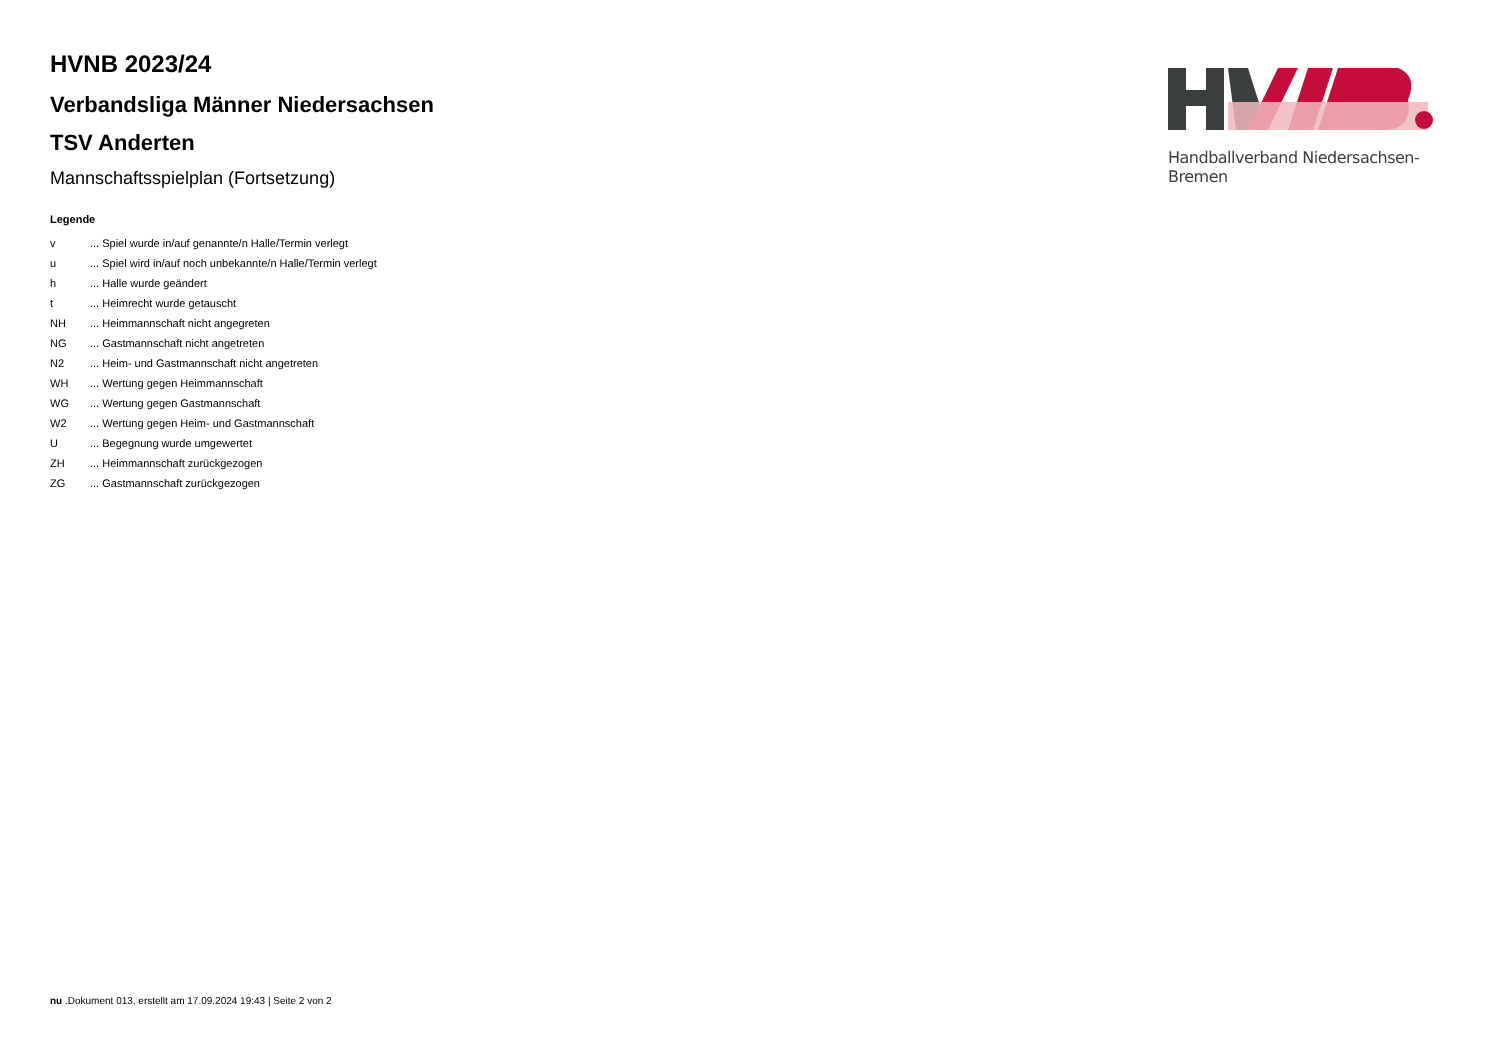HVNB 2023/24
Verbandsliga Männer Niedersachsen
TSV Anderten
Mannschaftsspielplan (Fortsetzung)
Legende
| v | ... Spiel wurde in/auf genannte/n Halle/Termin verlegt |
| u | ... Spiel wird in/auf noch unbekannte/n Halle/Termin verlegt |
| h | ... Halle wurde geändert |
| t | ... Heimrecht wurde getauscht |
| NH | ... Heimmannschaft nicht angegreten |
| NG | ... Gastmannschaft nicht angetreten |
| N2 | ... Heim- und Gastmannschaft nicht angetreten |
| WH | ... Wertung gegen Heimmannschaft |
| WG | ... Wertung gegen Gastmannschaft |
| W2 | ... Wertung gegen Heim- und Gastmannschaft |
| U | ... Begegnung wurde umgewertet |
| ZH | ... Heimmannschaft zurückgezogen |
| ZG | ... Gastmannschaft zurückgezogen |
Handballverband Niedersachsen-Bremen
nu .Dokument 013, erstellt am 17.09.2024 19:43 | Seite 2 von 2